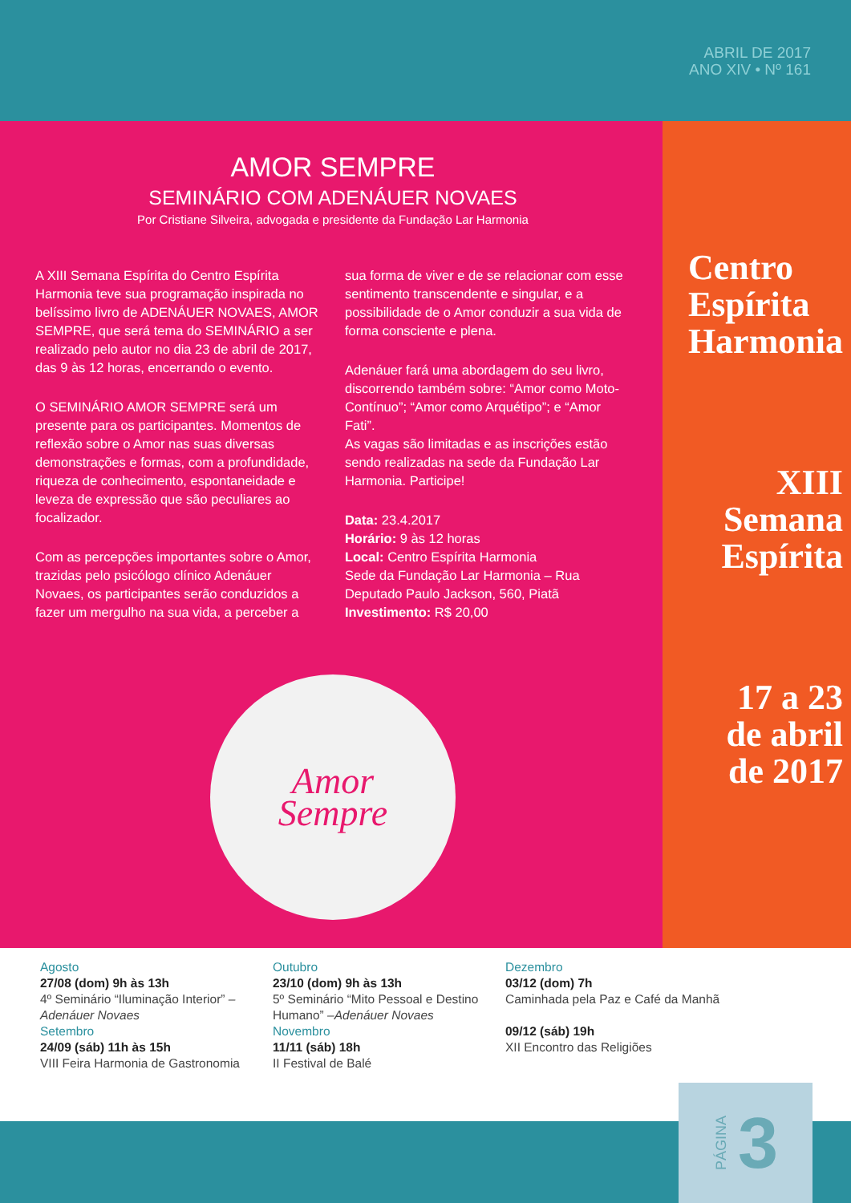ABRIL DE 2017
ANO XIV • Nº 161
AMOR SEMPRE
SEMINÁRIO COM ADENÁUER NOVAES
Por Cristiane Silveira, advogada e presidente da Fundação Lar Harmonia
A XIII Semana Espírita do Centro Espírita Harmonia teve sua programação inspirada no belíssimo livro de ADENÁUER NOVAES, AMOR SEMPRE, que será tema do SEMINÁRIO a ser realizado pelo autor no dia 23 de abril de 2017, das 9 às 12 horas, encerrando o evento.
O SEMINÁRIO AMOR SEMPRE será um presente para os participantes. Momentos de reflexão sobre o Amor nas suas diversas demonstrações e formas, com a profundidade, riqueza de conhecimento, espontaneidade e leveza de expressão que são peculiares ao focalizador.
Com as percepções importantes sobre o Amor, trazidas pelo psicólogo clínico Adenáuer Novaes, os participantes serão conduzidos a fazer um mergulho na sua vida, a perceber a
sua forma de viver e de se relacionar com esse sentimento transcendente e singular, e a possibilidade de o Amor conduzir a sua vida de forma consciente e plena.
Adenáuer fará uma abordagem do seu livro, discorrendo também sobre: “Amor como Moto-Contínuo”; “Amor como Arquétipo”; e “Amor Fati”.
As vagas são limitadas e as inscrições estão sendo realizadas na sede da Fundação Lar Harmonia. Participe!
Data: 23.4.2017
Horário: 9 às 12 horas
Local: Centro Espírita Harmonia
Sede da Fundação Lar Harmonia – Rua Deputado Paulo Jackson, 560, Piatã
Investimento: R$ 20,00
Amor
Sempre
Centro
Espírita
Harmonia
XIII
Semana
Espírita
17 a 23
de abril
de 2017
Agosto
27/08 (dom) 9h às 13h
4º Seminário “Iluminação Interior” –Adenáuer Novaes
Setembro
24/09 (sáb) 11h às 15h
VIII Feira Harmonia de Gastronomia
Outubro
23/10 (dom) 9h às 13h
5º Seminário “Mito Pessoal e Destino Humano” –Adenáuer Novaes
Novembro
11/11 (sáb) 18h
II Festival de Balé
Dezembro
03/12 (dom) 7h
Caminhada pela Paz e Café da Manhã
09/12 (sáb) 19h
XII Encontro das Religiões
PÁGINA 3